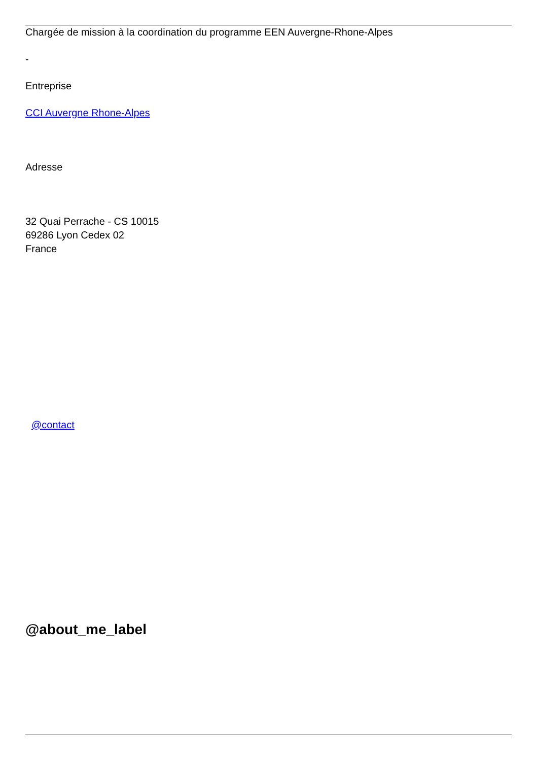Chargée de mission à la coordination du programme EEN Auvergne-Rhone-Alpes
-
Entreprise
CCI Auvergne Rhone-Alpes
Adresse
32 Quai Perrache - CS 10015
69286 Lyon Cedex 02
France
@contact
@about_me_label